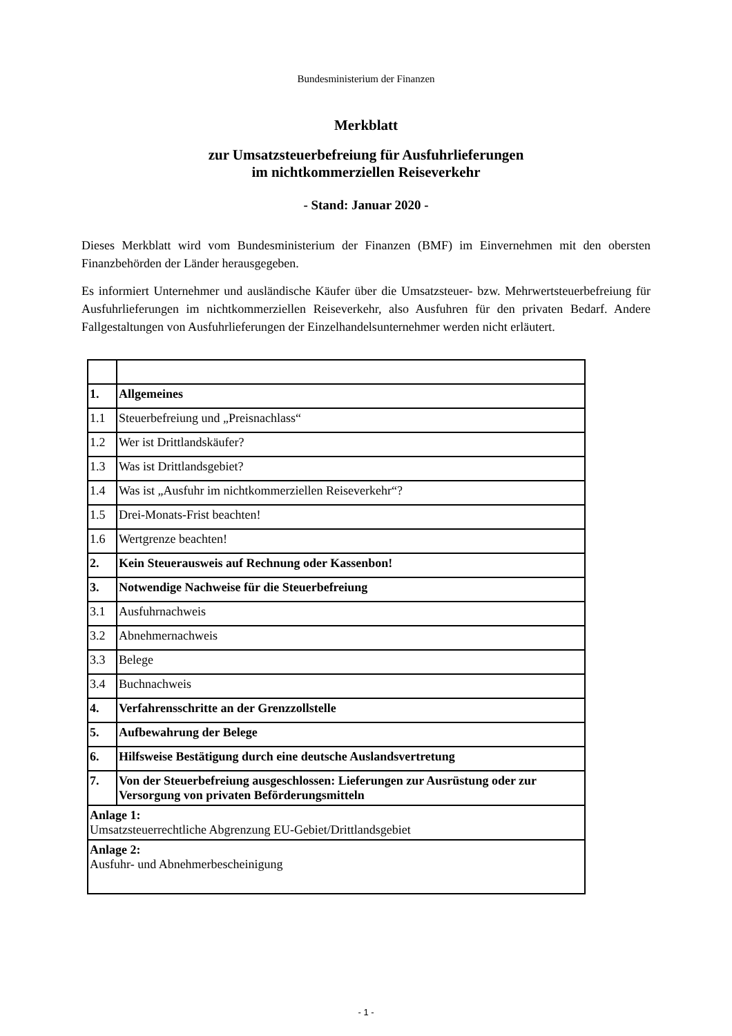Bundesministerium der Finanzen
Merkblatt
zur Umsatzsteuerbefreiung für Ausfuhrlieferungen
im nichtkommerziellen Reiseverkehr
- Stand: Januar 2020 -
Dieses Merkblatt wird vom Bundesministerium der Finanzen (BMF) im Einvernehmen mit den obersten Finanzbehörden der Länder herausgegeben.
Es informiert Unternehmer und ausländische Käufer über die Umsatzsteuer- bzw. Mehrwertsteuer­befreiung für Ausfuhrlieferungen im nichtkommerziellen Reiseverkehr, also Ausfuhren für den privaten Bedarf. Andere Fallgestaltungen von Ausfuhrlieferungen der Einzelhandelsunternehmer werden nicht erläutert.
| 1. | Allgemeines |
| 1.1 | Steuerbefreiung und „Preisnachlass“ |
| 1.2 | Wer ist Drittlandskäufer? |
| 1.3 | Was ist Drittlandsgebiet? |
| 1.4 | Was ist „Ausfuhr im nichtkommerziellen Reiseverkehr“? |
| 1.5 | Drei-Monats-Frist beachten! |
| 1.6 | Wertgrenze beachten! |
| 2. | Kein Steuerausweis auf Rechnung oder Kassenbon! |
| 3. | Notwendige Nachweise für die Steuerbefreiung |
| 3.1 | Ausfuhrnachweis |
| 3.2 | Abnehmernachweis |
| 3.3 | Belege |
| 3.4 | Buchnachweis |
| 4. | Verfahrensschritte an der Grenzzollstelle |
| 5. | Aufbewahrung der Belege |
| 6. | Hilfsweise Bestätigung durch eine deutsche Auslandsvertretung |
| 7. | Von der Steuerbefreiung ausgeschlossen: Lieferungen zur Ausrüstung oder zur Versorgung von privaten Beförderungsmitteln |
| Anlage 1: Umsatzsteuerrechtliche Abgrenzung EU-Gebiet/Drittlandsgebiet | |
| Anlage 2: Ausfuhr- und Abnehmerbescheinigung | |
- 1 -